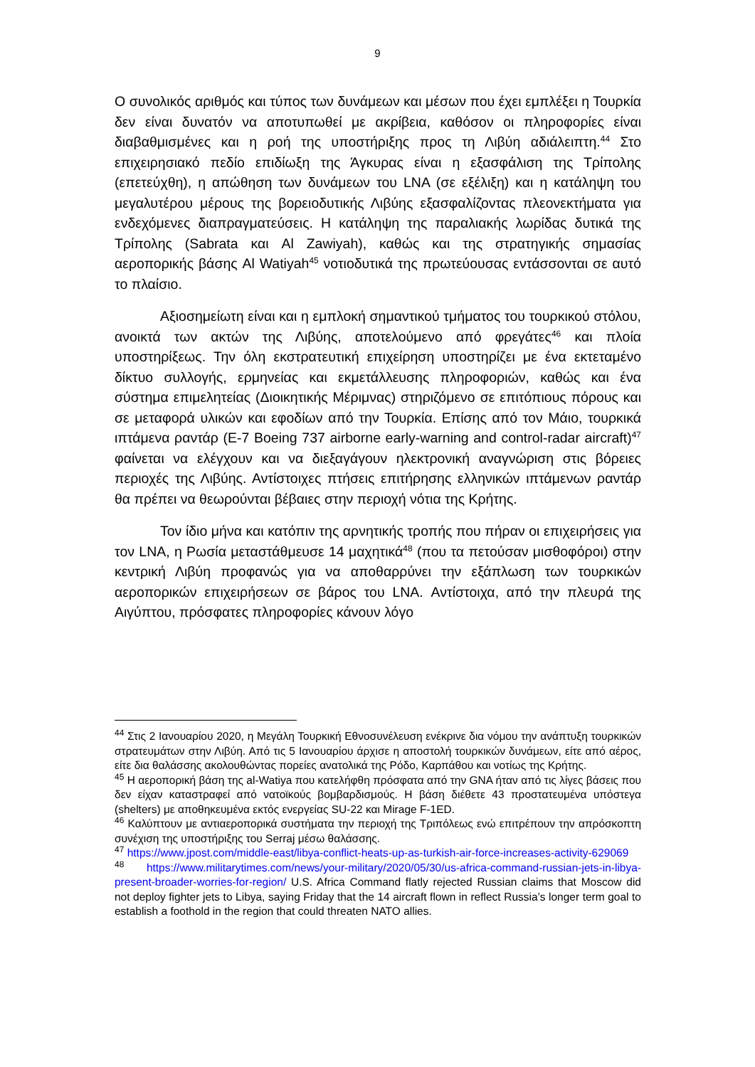9
Ο συνολικός αριθμός και τύπος των δυνάμεων και μέσων που έχει εμπλέξει η Τουρκία δεν είναι δυνατόν να αποτυπωθεί με ακρίβεια, καθόσον οι πληροφορίες είναι διαβαθμισμένες και η ροή της υποστήριξης προς τη Λιβύη αδιάλειπτη.<sup>44</sup> Στο επιχειρησιακό πεδίο επιδίωξη της Άγκυρας είναι η εξασφάλιση της Τρίπολης (επετεύχθη), η απώθηση των δυνάμεων του LNA (σε εξέλιξη) και η κατάληψη του μεγαλυτέρου μέρους της βορειοδυτικής Λιβύης εξασφαλίζοντας πλεονεκτήματα για ενδεχόμενες διαπραγματεύσεις. Η κατάληψη της παραλιακής λωρίδας δυτικά της Τρίπολης (Sabrata και Al Zawiyah), καθώς και της στρατηγικής σημασίας αεροπορικής βάσης Al Watiyah<sup>45</sup> νοτιοδυτικά της πρωτεύουσας εντάσσονται σε αυτό το πλαίσιο.
Αξιοσημείωτη είναι και η εμπλοκή σημαντικού τμήματος του τουρκικού στόλου, ανοικτά των ακτών της Λιβύης, αποτελούμενο από φρεγάτες<sup>46</sup> και πλοία υποστηρίξεως. Την όλη εκστρατευτική επιχείρηση υποστηρίζει με ένα εκτεταμένο δίκτυο συλλογής, ερμηνείας και εκμετάλλευσης πληροφοριών, καθώς και ένα σύστημα επιμελητείας (Διοικητικής Μέριμνας) στηριζόμενο σε επιτόπιους πόρους και σε μεταφορά υλικών και εφοδίων από την Τουρκία. Επίσης από τον Μάιο, τουρκικά ιπτάμενα ραντάρ (E-7 Boeing 737 airborne early-warning and control-radar aircraft)<sup>47</sup> φαίνεται να ελέγχουν και να διεξαγάγουν ηλεκτρονική αναγνώριση στις βόρειες περιοχές της Λιβύης. Αντίστοιχες πτήσεις επιτήρησης ελληνικών ιπτάμενων ραντάρ θα πρέπει να θεωρούνται βέβαιες στην περιοχή νότια της Κρήτης.
Τον ίδιο μήνα και κατόπιν της αρνητικής τροπής που πήραν οι επιχειρήσεις για τον LNA, η Ρωσία μεταστάθμευσε 14 μαχητικά<sup>48</sup> (που τα πετούσαν μισθοφόροι) στην κεντρική Λιβύη προφανώς για να αποθαρρύνει την εξάπλωση των τουρκικών αεροπορικών επιχειρήσεων σε βάρος του LNA. Αντίστοιχα, από την πλευρά της Αιγύπτου, πρόσφατες πληροφορίες κάνουν λόγο
<sup>44</sup> Στις 2 Ιανουαρίου 2020, η Μεγάλη Τουρκική Εθνοσυνέλευση ενέκρινε δια νόμου την ανάπτυξη τουρκικών στρατευμάτων στην Λιβύη. Από τις 5 Ιανουαρίου άρχισε η αποστολή τουρκικών δυνάμεων, είτε από αέρος, είτε δια θαλάσσης ακολουθώντας πορείες ανατολικά της Ρόδο, Καρπάθου και νοτίως της Κρήτης.
<sup>45</sup> Η αεροπορική βάση της al-Watiya που κατελήφθη πρόσφατα από την GNA ήταν από τις λίγες βάσεις που δεν είχαν καταστραφεί από νατοϊκούς βομβαρδισμούς. Η βάση διέθετε 43 προστατευμένα υπόστεγα (shelters) με αποθηκευμένα εκτός ενεργείας SU-22 και Mirage F-1ED.
<sup>46</sup> Καλύπτουν με αντιαεροπορικά συστήματα την περιοχή της Τριπόλεως ενώ επιτρέπουν την απρόσκοπτη συνέχιση της υποστήριξης του Serraj μέσω θαλάσσης.
<sup>47</sup> https://www.jpost.com/middle-east/libya-conflict-heats-up-as-turkish-air-force-increases-activity-629069
<sup>48</sup> https://www.militarytimes.com/news/your-military/2020/05/30/us-africa-command-russian-jets-in-libya-present-broader-worries-for-region/ U.S. Africa Command flatly rejected Russian claims that Moscow did not deploy fighter jets to Libya, saying Friday that the 14 aircraft flown in reflect Russia’s longer term goal to establish a foothold in the region that could threaten NATO allies.